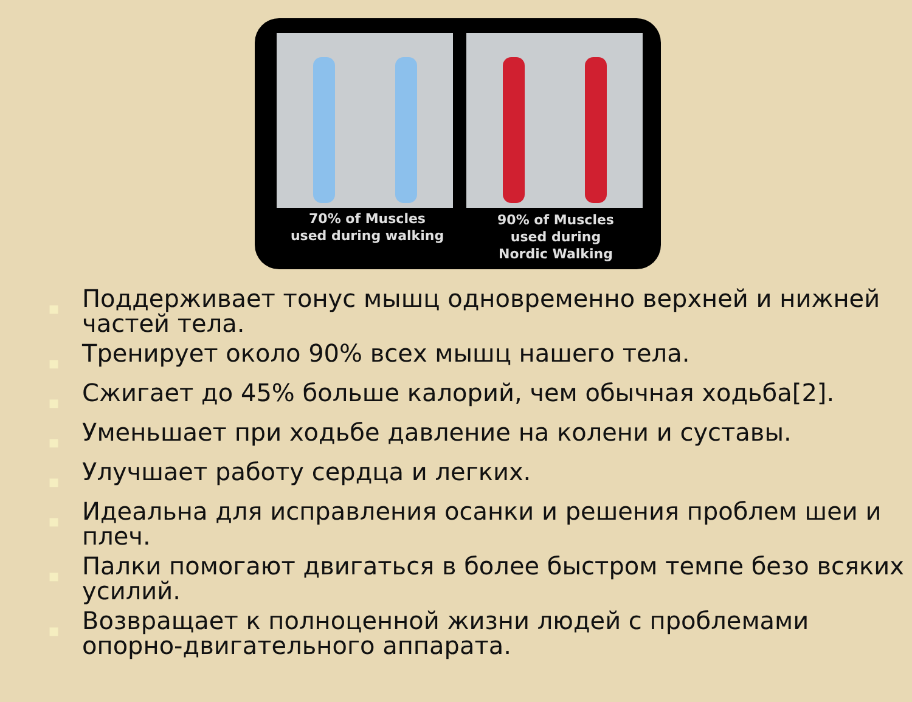70% of Muscles
used during walking
90% of Muscles
used during
Nordic Walking
■ Поддерживает тонус мышц одновременно верхней и нижней частей тела.
■ Тренирует около 90% всех мышц нашего тела.
■ Сжигает до 45% больше калорий, чем обычная ходьба[2].
■ Уменьшает при ходьбе давление на колени и суставы.
■ Улучшает работу сердца и легких.
■ Идеальна для исправления осанки и решения проблем шеи и плеч.
■ Палки помогают двигаться в более быстром темпе безо всяких усилий.
■ Возвращает к полноценной жизни людей с проблемами опорно-двигательного аппарата.